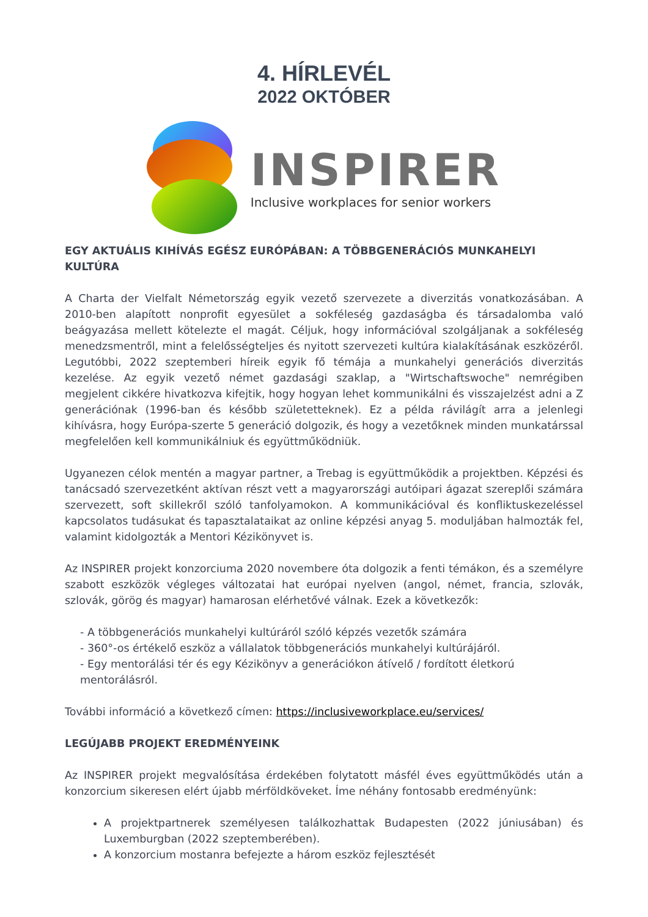4. HÍRLEVÉL
2022 OKTÓBER
INSPIRER
Inclusive workplaces for senior workers
EGY AKTUÁLIS KIHÍVÁS EGÉSZ EURÓPÁBAN: A TÖBBGENERÁCIÓS MUNKAHELYI KULTÚRA
A Charta der Vielfalt Németország egyik vezető szervezete a diverzitás vonatkozásában. A 2010-ben alapított nonprofit egyesület a sokféleség gazdaságba és társadalomba való beágyazása mellett kötelezte el magát. Céljuk, hogy információval szolgáljanak a sokféleség menedzsmentről, mint a felelősségteljes és nyitott szervezeti kultúra kialakításának eszközéről. Legutóbbi, 2022 szeptemberi híreik egyik fő témája a munkahelyi generációs diverzitás kezelése. Az egyik vezető német gazdasági szaklap, a "Wirtschaftswoche" nemrégiben megjelent cikkére hivatkozva kifejtik, hogy hogyan lehet kommunikálni és visszajelzést adni a Z generációnak (1996-ban és később születetteknek). Ez a példa rávilágít arra a jelenlegi kihívásra, hogy Európa-szerte 5 generáció dolgozik, és hogy a vezetőknek minden munkatárssal megfelelően kell kommunikálniuk és együttműködniük.
Ugyanezen célok mentén a magyar partner, a Trebag is együttműködik a projektben. Képzési és tanácsadó szervezetként aktívan részt vett a magyarországi autóipari ágazat szereplői számára szervezett, soft skillekről szóló tanfolyamokon. A kommunikációval és konfliktuskezeléssel kapcsolatos tudásukat és tapasztalataikat az online képzési anyag 5. moduljában halmozták fel, valamint kidolgozták a Mentori Kézikönyvet is.
Az INSPIRER projekt konzorciuma 2020 novembere óta dolgozik a fenti témákon, és a személyre szabott eszközök végleges változatai hat európai nyelven (angol, német, francia, szlovák, szlovák, görög és magyar) hamarosan elérhetővé válnak. Ezek a következők:
- A többgenerációs munkahelyi kultúráról szóló képzés vezetők számára
- 360°-os értékelő eszköz a vállalatok többgenerációs munkahelyi kultúrájáról.
- Egy mentorálási tér és egy Kézikönyv a generációkon átívelő / fordított életkorú mentorálásról.
További információ a következő címen: https://inclusiveworkplace.eu/services/
LEGÚJABB PROJEKT EREDMÉNYEINK
Az INSPIRER projekt megvalósítása érdekében folytatott másfél éves együttműködés után a konzorcium sikeresen elért újabb mérföldköveket. Íme néhány fontosabb eredményünk:
A projektpartnerek személyesen találkozhattak Budapesten (2022 júniusában) és Luxemburgban (2022 szeptemberében).
A konzorcium mostanra befejezte a három eszköz fejlesztését